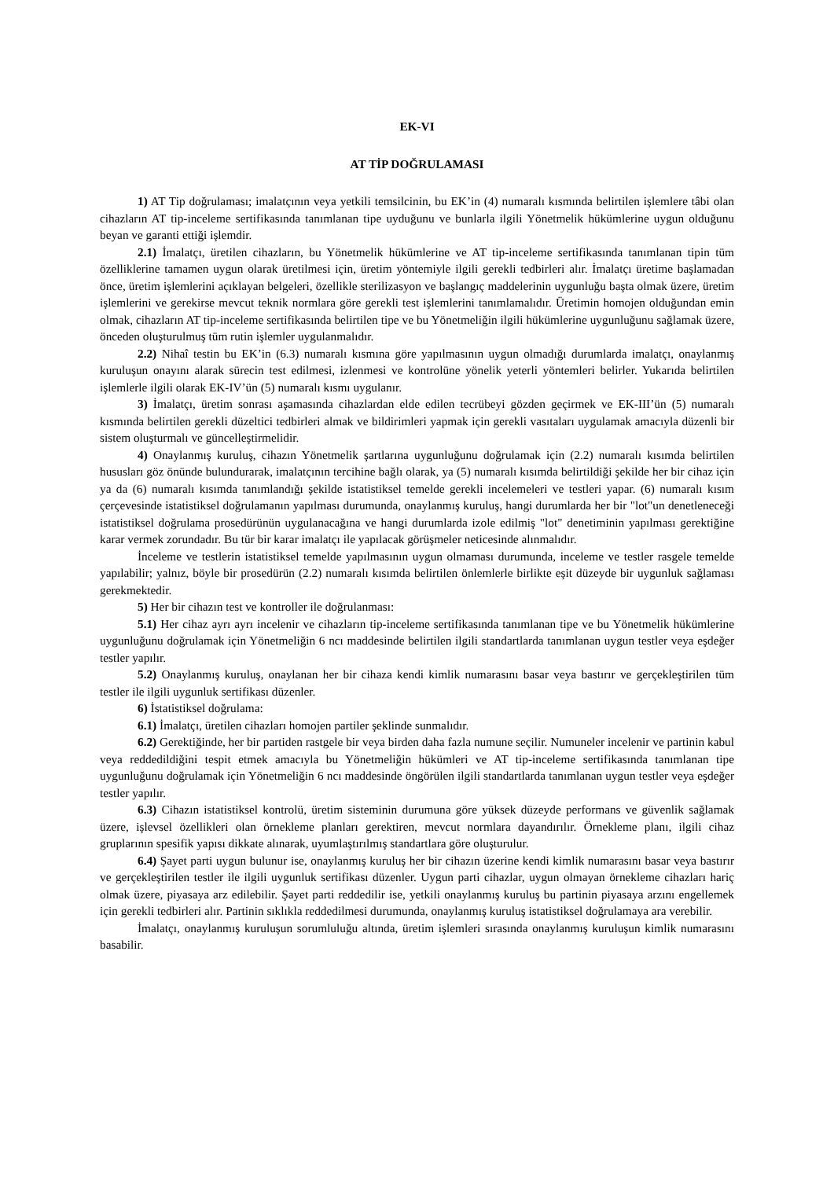EK-VI
AT TİP DOĞRULAMASI
1) AT Tip doğrulaması; imalatçının veya yetkili temsilcinin, bu EK’in (4) numaralı kısmında belirtilen işlemlere tâbi olan cihazların AT tip-inceleme sertifikasında tanımlanan tipe uyduğunu ve bunlarla ilgili Yönetmelik hükümlerine uygun olduğunu beyan ve garanti ettiği işlemdir.
2.1) İmalatçı, üretilen cihazların, bu Yönetmelik hükümlerine ve AT tip-inceleme sertifikasında tanımlanan tipin tüm özelliklerine tamamen uygun olarak üretilmesi için, üretim yöntemiyle ilgili gerekli tedbirleri alır. İmalatçı üretime başlamadan önce, üretim işlemlerini açıklayan belgeleri, özellikle sterilizasyon ve başlangıç maddelerinin uygunluğu başta olmak üzere, üretim işlemlerini ve gerekirse mevcut teknik normlara göre gerekli test işlemlerini tanımlamalıdır. Üretimin homojen olduğundan emin olmak, cihazların AT tip-inceleme sertifikasında belirtilen tipe ve bu Yönetmeliğin ilgili hükümlerine uygunluğunu sağlamak üzere, önceden oluşturulmuş tüm rutin işlemler uygulanmalıdır.
2.2) Nihaî testin bu EK’in (6.3) numaralı kısmına göre yapılmasının uygun olmadığı durumlarda imalatçı, onaylanmış kuruluşun onayını alarak sürecin test edilmesi, izlenmesi ve kontrolüne yönelik yeterli yöntemleri belirler. Yukarıda belirtilen işlemlerle ilgili olarak EK-IV’ün (5) numaralı kısmı uygulanır.
3) İmalatçı, üretim sonrası aşamasında cihazlardan elde edilen tecrübeyi gözden geçirmek ve EK-III’ün (5) numaralı kısmında belirtilen gerekli düzeltici tedbirleri almak ve bildirimleri yapmak için gerekli vasıtaları uygulamak amacıyla düzenli bir sistem oluşturmalı ve güncelleştirmelidir.
4) Onaylanmış kuruluş, cihazın Yönetmelik şartlarına uygunluğunu doğrulamak için (2.2) numaralı kısımda belirtilen hususları göz önünde bulundurarak, imalatçının tercihine bağlı olarak, ya (5) numaralı kısımda belirtildiği şekilde her bir cihaz için ya da (6) numaralı kısımda tanımlandığı şekilde istatistiksel temelde gerekli incelemeleri ve testleri yapar. (6) numaralı kısım çerçevesinde istatistiksel doğrulamanın yapılması durumunda, onaylanmış kuruluş, hangi durumlarda her bir "lot"un denetleneceği istatistiksel doğrulama prosedürünün uygulanacağına ve hangi durumlarda izole edilmiş "lot" denetiminin yapılması gerektiğine karar vermek zorundadır. Bu tür bir karar imalatçı ile yapılacak görüşmeler neticesinde alınmalıdır.
İnceleme ve testlerin istatistiksel temelde yapılmasının uygun olmaması durumunda, inceleme ve testler rasgele temelde yapılabilir; yalnız, böyle bir prosedürün (2.2) numaralı kısımda belirtilen önlemlerle birlikte eşit düzeyde bir uygunluk sağlaması gerekmektedir.
5) Her bir cihazın test ve kontroller ile doğrulanması:
5.1) Her cihaz ayrı ayrı incelenir ve cihazların tip-inceleme sertifikasında tanımlanan tipe ve bu Yönetmelik hükümlerine uygunluğunu doğrulamak için Yönetmeliğin 6 ncı maddesinde belirtilen ilgili standartlarda tanımlanan uygun testler veya eşdeğer testler yapılır.
5.2) Onaylanmış kuruluş, onaylanan her bir cihaza kendi kimlik numarasını basar veya bastırır ve gerçekleştirilen tüm testler ile ilgili uygunluk sertifikası düzenler.
6) İstatistiksel doğrulama:
6.1) İmalatçı, üretilen cihazları homojen partiler şeklinde sunmalıdır.
6.2) Gerektiğinde, her bir partiden rastgele bir veya birden daha fazla numune seçilir. Numuneler incelenir ve partinin kabul veya reddedildiğini tespit etmek amacıyla bu Yönetmeliğin hükümleri ve AT tip-inceleme sertifikasında tanımlanan tipe uygunluğunu doğrulamak için Yönetmeliğin 6 ncı maddesinde öngörülen ilgili standartlarda tanımlanan uygun testler veya eşdeğer testler yapılır.
6.3) Cihazın istatistiksel kontrolü, üretim sisteminin durumuna göre yüksek düzeyde performans ve güvenlik sağlamak üzere, işlevsel özellikleri olan örnekleme planları gerektiren, mevcut normlara dayandırılır. Örnekleme planı, ilgili cihaz gruplarının spesifik yapısı dikkate alınarak, uyumlaştırılmış standartlara göre oluşturulur.
6.4) Şayet parti uygun bulunur ise, onaylanmış kuruluş her bir cihazın üzerine kendi kimlik numarasını basar veya bastırır ve gerçekleştirilen testler ile ilgili uygunluk sertifikası düzenler. Uygun parti cihazlar, uygun olmayan örnekleme cihazları hariç olmak üzere, piyasaya arz edilebilir. Şayet parti reddedilir ise, yetkili onaylanmış kuruluş bu partinin piyasaya arzını engellemek için gerekli tedbirleri alır. Partinin sıklıkla reddedilmesi durumunda, onaylanmış kuruluş istatistiksel doğrulamaya ara verebilir.
İmalatçı, onaylanmış kuruluşun sorumluluğu altında, üretim işlemleri sırasında onaylanmış kuruluşun kimlik numarasını basabilir.